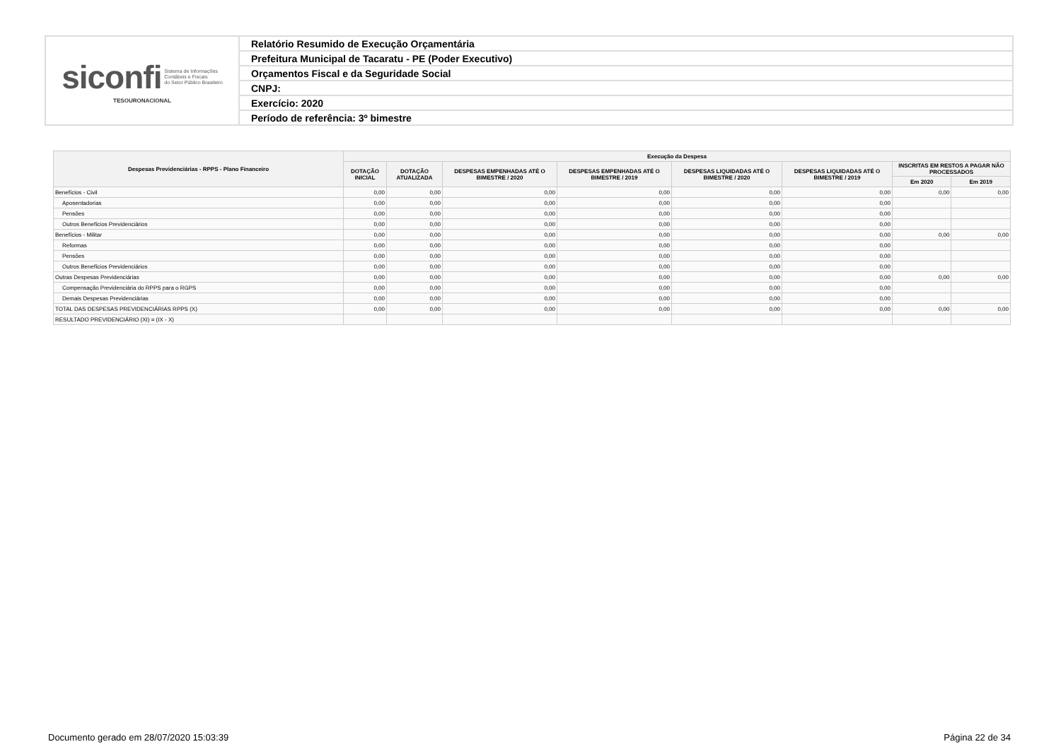| siconfi Sistema de Informações Contábeis e Fiscais do Setor Público Brasileiro TESOURONACIONAL | Relatório Resumido de Execução Orçamentária |
| | Prefeitura Municipal de Tacaratu - PE (Poder Executivo) |
| | Orçamentos Fiscal e da Seguridade Social |
| | CNPJ: |
| | Exercício: 2020 |
| | Período de referência: 3º bimestre |
| Despesas Previdenciárias - RPPS - Plano Financeiro | Execução da Despesa | | | | | | | |
| --- | --- | --- | --- | --- | --- | --- | --- | --- |
| | DOTAÇÃO INICIAL | DOTAÇÃO ATUALIZADA | DESPESAS EMPENHADAS ATÉ O BIMESTRE / 2020 | DESPESAS EMPENHADAS ATÉ O BIMESTRE / 2019 | DESPESAS LIQUIDADAS ATÉ O BIMESTRE / 2020 | DESPESAS LIQUIDADAS ATÉ O BIMESTRE / 2019 | INSCRITAS EM RESTOS A PAGAR NÃO PROCESSADOS | |
| | | | | | | | Em 2020 | Em 2019 |
| Benefícios - Civil | 0,00 | 0,00 | 0,00 | 0,00 | 0,00 | 0,00 | 0,00 | 0,00 |
| Aposentadorias | 0,00 | 0,00 | 0,00 | 0,00 | 0,00 | 0,00 | | |
| Pensões | 0,00 | 0,00 | 0,00 | 0,00 | 0,00 | 0,00 | | |
| Outros Benefícios Previdenciários | 0,00 | 0,00 | 0,00 | 0,00 | 0,00 | 0,00 | | |
| Benefícios - Militar | 0,00 | 0,00 | 0,00 | 0,00 | 0,00 | 0,00 | 0,00 | 0,00 |
| Reformas | 0,00 | 0,00 | 0,00 | 0,00 | 0,00 | 0,00 | | |
| Pensões | 0,00 | 0,00 | 0,00 | 0,00 | 0,00 | 0,00 | | |
| Outros Benefícios Previdenciários | 0,00 | 0,00 | 0,00 | 0,00 | 0,00 | 0,00 | | |
| Outras Despesas Previdenciárias | 0,00 | 0,00 | 0,00 | 0,00 | 0,00 | 0,00 | 0,00 | 0,00 |
| Compensação Previdenciária do RPPS para o RGPS | 0,00 | 0,00 | 0,00 | 0,00 | 0,00 | 0,00 | | |
| Demais Despesas Previdenciárias | 0,00 | 0,00 | 0,00 | 0,00 | 0,00 | 0,00 | | |
| TOTAL DAS DESPESAS PREVIDENCIÁRIAS RPPS (X) | 0,00 | 0,00 | 0,00 | 0,00 | 0,00 | 0,00 | 0,00 | 0,00 |
| RESULTADO PREVIDENCIÁRIO (XI) = (IX - X) | | | | | | | | |
Documento gerado em 28/07/2020 15:03:39
Página 22 de 34